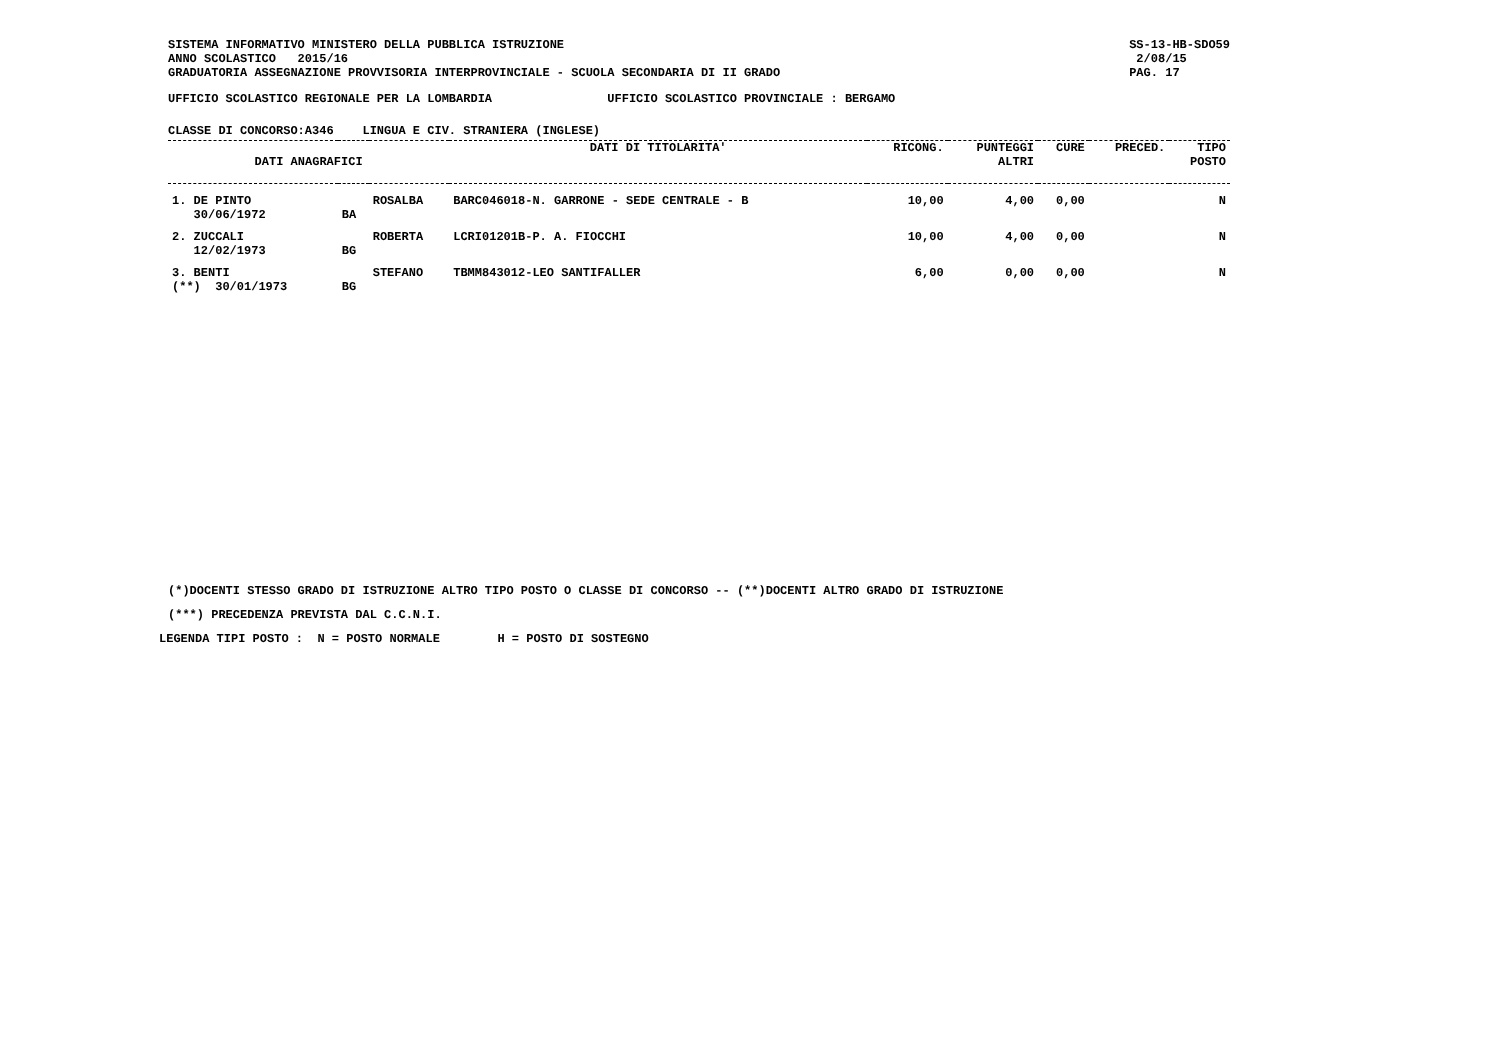SISTEMA INFORMATIVO MINISTERO DELLA PUBBLICA ISTRUZIONE
ANNO SCOLASTICO   2015/16
GRADUATORIA ASSEGNAZIONE PROVVISORIA INTERPROVINCIALE - SCUOLA SECONDARIA DI II GRADO
SS-13-HB-SDO59
 2/08/15
PAG. 17
UFFICIO SCOLASTICO REGIONALE PER LA LOMBARDIA                UFFICIO SCOLASTICO PROVINCIALE : BERGAMO
CLASSE DI CONCORSO:A346    LINGUA E CIV. STRANIERA (INGLESE)
| DATI ANAGRAFICI | | | DATI DI TITOLARITA' | RICONG. | PUNTEGGI ALTRI | CURE | PRECED. | TIPO POSTO |
| --- | --- | --- | --- | --- | --- | --- | --- | --- |
| 1. DE PINTO 30/06/1972 | BA | ROSALBA | BARC046018-N. GARRONE - SEDE CENTRALE - B | 10,00 | 4,00 | 0,00 | | N |
| 2. ZUCCALI 12/02/1973 | BG | ROBERTA | LCRI01201B-P. A. FIOCCHI | 10,00 | 4,00 | 0,00 | | N |
| 3. BENTI (**) 30/01/1973 | BG | STEFANO | TBMM843012-LEO SANTIFALLER | 6,00 | 0,00 | 0,00 | | N |
(*)DOCENTI STESSO GRADO DI ISTRUZIONE ALTRO TIPO POSTO O CLASSE DI CONCORSO -- (**)DOCENTI ALTRO GRADO DI ISTRUZIONE
(***) PRECEDENZA PREVISTA DAL C.C.N.I.
LEGENDA TIPI POSTO :  N = POSTO NORMALE        H = POSTO DI SOSTEGNO